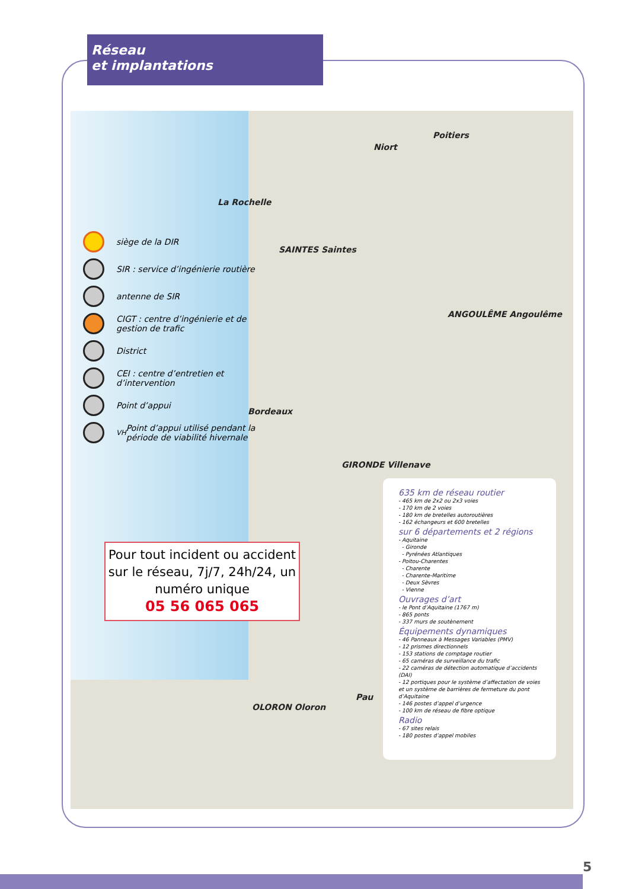Réseau
et implantations
Poitiers
Niort
La Rochelle
SAINTES Saintes
ANGOULÊME Angoulême
Bordeaux
GIRONDE Villenave
OLORON Oloron
Pau
siège de la DIR
SIR : service d’ingénierie routière
antenne de SIR
CIGT : centre d’ingénierie et de gestion de trafic
District
CEI : centre d’entretien et d’intervention
Point d’appui
<sup>VH</sup> Point d’appui utilisé pendant la période de viabilité hivernale
Pour tout incident ou accident sur le réseau, 7j/7, 24h/24, un numéro unique
05 56 065 065
635 km de réseau routier
- 465 km de 2x2 ou 2x3 voies
- 170 km de 2 voies
- 180 km de bretelles autoroutières
- 162 échangeurs et 600 bretelles
sur 6 départements et 2 régions
- Aquitaine
- Gironde
- Pyrénées Atlantiques
- Poitou-Charentes
- Charente
- Charente-Maritime
- Deux Sèvres
- Vienne
Ouvrages d’art
- le Pont d’Aquitaine (1767 m)
- 865 ponts
- 337 murs de soutènement
Équipements dynamiques
- 46 Panneaux à Messages Variables (PMV)
- 12 prismes directionnels
- 153 stations de comptage routier
- 65 caméras de surveillance du trafic
- 22 caméras de détection automatique d’accidents (DAI)
- 12 portiques pour le système d’affectation de voies
et un système de barrières de fermeture du pont d’Aquitaine
- 146 postes d’appel d’urgence
- 100 km de réseau de fibre optique
Radio
- 67 sites relais
- 180 postes d’appel mobiles
5